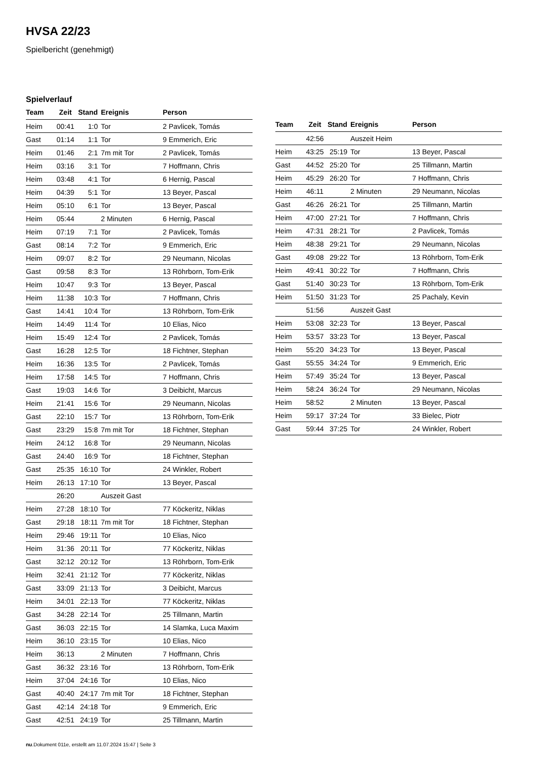HVSA 22/23
Spielbericht (genehmigt)
Spielverlauf
| Team | Zeit | Stand | Ereignis | Person |
| --- | --- | --- | --- | --- |
| Heim | 00:41 | 1:0 | Tor | 2 Pavlicek, Tomás |
| Gast | 01:14 | 1:1 | Tor | 9 Emmerich, Eric |
| Heim | 01:46 | 2:1 | 7m mit Tor | 2 Pavlicek, Tomás |
| Heim | 03:16 | 3:1 | Tor | 7 Hoffmann, Chris |
| Heim | 03:48 | 4:1 | Tor | 6 Hernig, Pascal |
| Heim | 04:39 | 5:1 | Tor | 13 Beyer, Pascal |
| Heim | 05:10 | 6:1 | Tor | 13 Beyer, Pascal |
| Heim | 05:44 | | 2 Minuten | 6 Hernig, Pascal |
| Heim | 07:19 | 7:1 | Tor | 2 Pavlicek, Tomás |
| Gast | 08:14 | 7:2 | Tor | 9 Emmerich, Eric |
| Heim | 09:07 | 8:2 | Tor | 29 Neumann, Nicolas |
| Gast | 09:58 | 8:3 | Tor | 13 Röhrborn, Tom-Erik |
| Heim | 10:47 | 9:3 | Tor | 13 Beyer, Pascal |
| Heim | 11:38 | 10:3 | Tor | 7 Hoffmann, Chris |
| Gast | 14:41 | 10:4 | Tor | 13 Röhrborn, Tom-Erik |
| Heim | 14:49 | 11:4 | Tor | 10 Elias, Nico |
| Heim | 15:49 | 12:4 | Tor | 2 Pavlicek, Tomás |
| Gast | 16:28 | 12:5 | Tor | 18 Fichtner, Stephan |
| Heim | 16:36 | 13:5 | Tor | 2 Pavlicek, Tomás |
| Heim | 17:58 | 14:5 | Tor | 7 Hoffmann, Chris |
| Gast | 19:03 | 14:6 | Tor | 3 Deibicht, Marcus |
| Heim | 21:41 | 15:6 | Tor | 29 Neumann, Nicolas |
| Gast | 22:10 | 15:7 | Tor | 13 Röhrborn, Tom-Erik |
| Gast | 23:29 | 15:8 | 7m mit Tor | 18 Fichtner, Stephan |
| Heim | 24:12 | 16:8 | Tor | 29 Neumann, Nicolas |
| Gast | 24:40 | 16:9 | Tor | 18 Fichtner, Stephan |
| Gast | 25:35 | 16:10 | Tor | 24 Winkler, Robert |
| Heim | 26:13 | 17:10 | Tor | 13 Beyer, Pascal |
| | 26:20 | | Auszeit Gast | |
| Heim | 27:28 | 18:10 | Tor | 77 Köckeritz, Niklas |
| Gast | 29:18 | 18:11 | 7m mit Tor | 18 Fichtner, Stephan |
| Heim | 29:46 | 19:11 | Tor | 10 Elias, Nico |
| Heim | 31:36 | 20:11 | Tor | 77 Köckeritz, Niklas |
| Gast | 32:12 | 20:12 | Tor | 13 Röhrborn, Tom-Erik |
| Heim | 32:41 | 21:12 | Tor | 77 Köckeritz, Niklas |
| Gast | 33:09 | 21:13 | Tor | 3 Deibicht, Marcus |
| Heim | 34:01 | 22:13 | Tor | 77 Köckeritz, Niklas |
| Gast | 34:28 | 22:14 | Tor | 25 Tillmann, Martin |
| Gast | 36:03 | 22:15 | Tor | 14 Slamka, Luca Maxim |
| Heim | 36:10 | 23:15 | Tor | 10 Elias, Nico |
| Heim | 36:13 | | 2 Minuten | 7 Hoffmann, Chris |
| Gast | 36:32 | 23:16 | Tor | 13 Röhrborn, Tom-Erik |
| Heim | 37:04 | 24:16 | Tor | 10 Elias, Nico |
| Gast | 40:40 | 24:17 | 7m mit Tor | 18 Fichtner, Stephan |
| Gast | 42:14 | 24:18 | Tor | 9 Emmerich, Eric |
| Gast | 42:51 | 24:19 | Tor | 25 Tillmann, Martin |
| Team | Zeit | Stand | Ereignis | Person |
| --- | --- | --- | --- | --- |
| | 42:56 | | Auszeit Heim | |
| Heim | 43:25 | 25:19 | Tor | 13 Beyer, Pascal |
| Gast | 44:52 | 25:20 | Tor | 25 Tillmann, Martin |
| Heim | 45:29 | 26:20 | Tor | 7 Hoffmann, Chris |
| Heim | 46:11 | | 2 Minuten | 29 Neumann, Nicolas |
| Gast | 46:26 | 26:21 | Tor | 25 Tillmann, Martin |
| Heim | 47:00 | 27:21 | Tor | 7 Hoffmann, Chris |
| Heim | 47:31 | 28:21 | Tor | 2 Pavlicek, Tomás |
| Heim | 48:38 | 29:21 | Tor | 29 Neumann, Nicolas |
| Gast | 49:08 | 29:22 | Tor | 13 Röhrborn, Tom-Erik |
| Heim | 49:41 | 30:22 | Tor | 7 Hoffmann, Chris |
| Gast | 51:40 | 30:23 | Tor | 13 Röhrborn, Tom-Erik |
| Heim | 51:50 | 31:23 | Tor | 25 Pachaly, Kevin |
| | 51:56 | | Auszeit Gast | |
| Heim | 53:08 | 32:23 | Tor | 13 Beyer, Pascal |
| Heim | 53:57 | 33:23 | Tor | 13 Beyer, Pascal |
| Heim | 55:20 | 34:23 | Tor | 13 Beyer, Pascal |
| Gast | 55:55 | 34:24 | Tor | 9 Emmerich, Eric |
| Heim | 57:49 | 35:24 | Tor | 13 Beyer, Pascal |
| Heim | 58:24 | 36:24 | Tor | 29 Neumann, Nicolas |
| Heim | 58:52 | | 2 Minuten | 13 Beyer, Pascal |
| Heim | 59:17 | 37:24 | Tor | 33 Bielec, Piotr |
| Gast | 59:44 | 37:25 | Tor | 24 Winkler, Robert |
nu.Dokument 011e, erstellt am 11.07.2024 15:47 | Seite 3